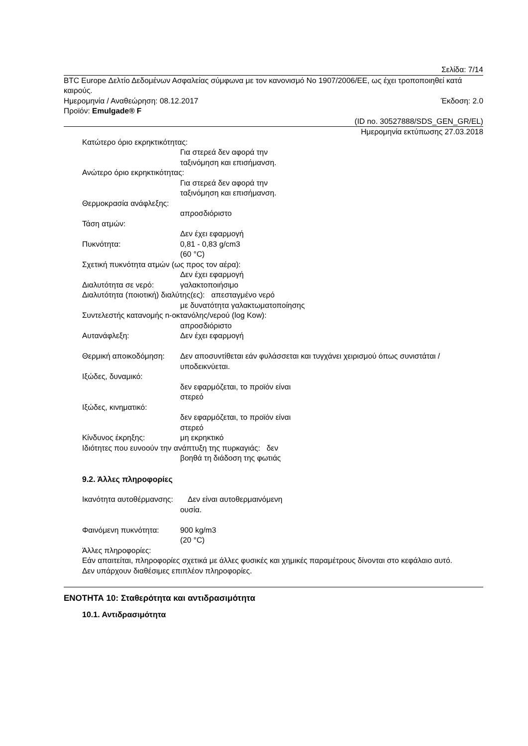Σελίδα: 7/14
BTC Europe Δελτίο Δεδομένων Ασφαλείας σύμφωνα με τον κανονισμό No 1907/2006/ΕΕ, ως έχει τροποποιηθεί κατά καιρούς.
Ημερομηνία / Αναθεώρηση: 08.12.2017 Έκδοση: 2.0
Προϊόν: Emulgade® F
(ID no. 30527888/SDS_GEN_GR/EL)
Ημερομηνία εκτύπωσης 27.03.2018
Κατώτερο όριο εκρηκτικότητας:
Για στερεά δεν αφορά την
ταξινόμηση και επισήμανση.
Ανώτερο όριο εκρηκτικότητας:
Για στερεά δεν αφορά την
ταξινόμηση και επισήμανση.
Θερμοκρασία ανάφλεξης:
απροσδιόριστο
Τάση ατμών:
Δεν έχει εφαρμογή
Πυκνότητα: 0,81 - 0,83 g/cm3
(60 °C)
Σχετική πυκνότητα ατμών (ως προς τον αέρα):
Δεν έχει εφαρμογή
Διαλυτότητα σε νερό: γαλακτοποιήσιμο
Διαλυτότητα (ποιοτική) διαλύτης(ες): απεσταγμένο νερό
με δυνατότητα γαλακτωματοποίησης
Συντελεστής κατανομής n-οκτανόλης/νερού (log Kow):
απροσδιόριστο
Αυτανάφλεξη: Δεν έχει εφαρμογή
Θερμική αποικοδόμηση: Δεν αποσυντίθεται εάν φυλάσσεται και τυγχάνει χειρισμού όπως συνιστάται / υποδεικνύεται.
Ιξώδες, δυναμικό:
δεν εφαρμόζεται, το προϊόν είναι
στερεό
Ιξώδες, κινηματικό:
δεν εφαρμόζεται, το προϊόν είναι
στερεό
Κίνδυνος έκρηξης: μη εκρηκτικό
Ιδιότητες που ευνοούν την ανάπτυξη της πυρκαγιάς: δεν
βοηθά τη διάδοση της φωτιάς
9.2. Άλλες πληροφορίες
Ικανότητα αυτοθέρμανσης: Δεν είναι αυτοθερμαινόμενη
ουσία.
Φαινόμενη πυκνότητα: 900 kg/m3
(20 °C)
Άλλες πληροφορίες:
Εάν απαιτείται, πληροφορίες σχετικά με άλλες φυσικές και χημικές παραμέτρους δίνονται στο κεφάλαιο αυτό.
Δεν υπάρχουν διαθέσιμες επιπλέον πληροφορίες.
ΕΝΟΤΗΤΑ 10: Σταθερότητα και αντιδρασιμότητα
10.1. Αντιδρασιμότητα